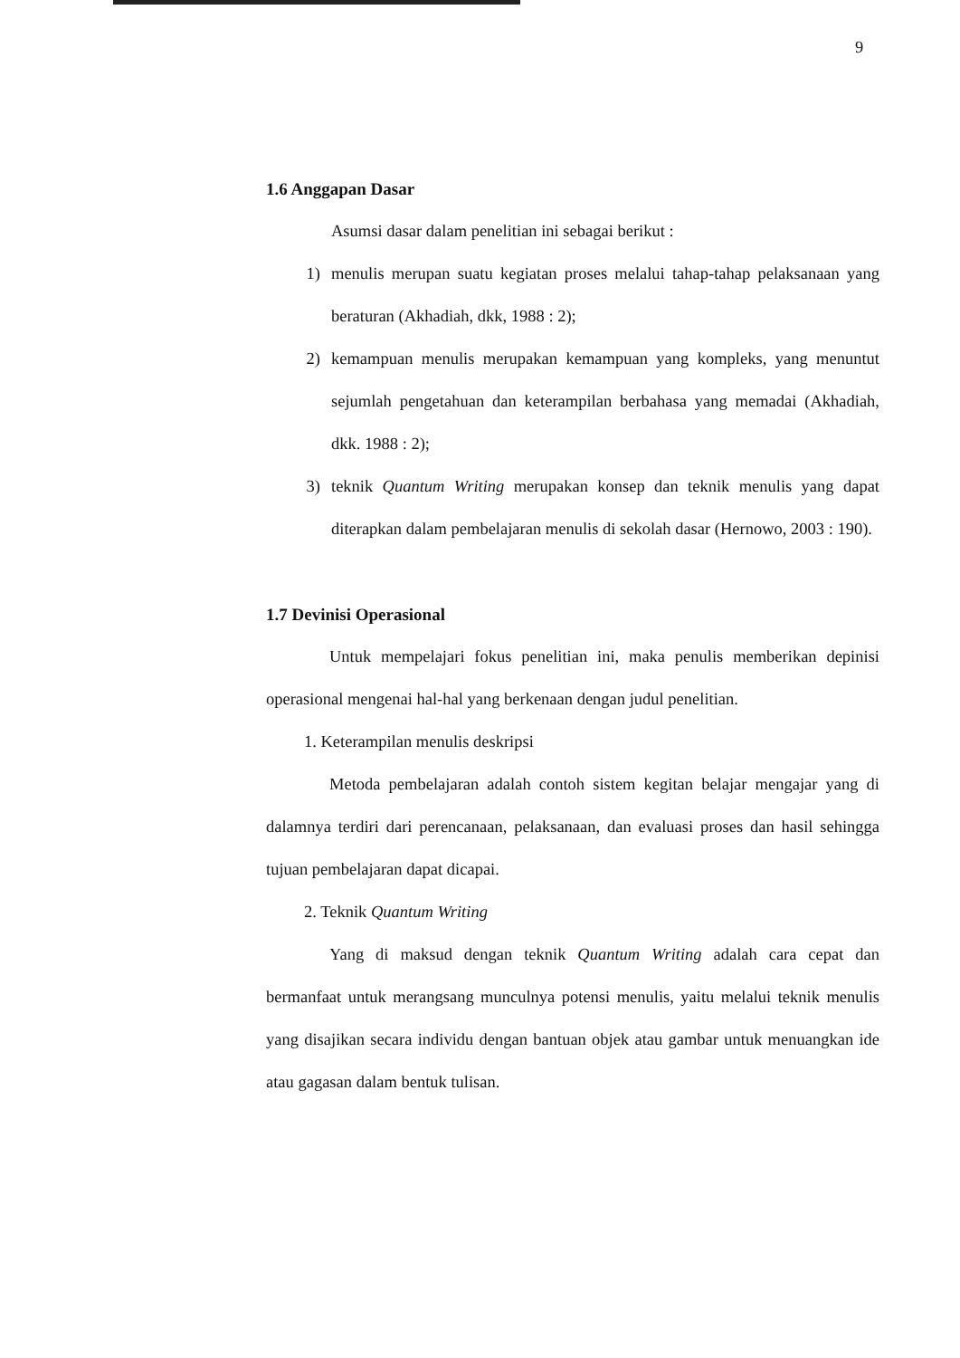9
1.6 Anggapan Dasar
Asumsi dasar dalam penelitian ini sebagai berikut :
1) menulis merupan suatu kegiatan proses melalui tahap-tahap pelaksanaan yang beraturan (Akhadiah, dkk, 1988 : 2);
2) kemampuan menulis merupakan kemampuan yang kompleks, yang menuntut sejumlah pengetahuan dan keterampilan berbahasa yang memadai (Akhadiah, dkk. 1988 : 2);
3) teknik Quantum Writing merupakan konsep dan teknik menulis yang dapat diterapkan dalam pembelajaran menulis di sekolah dasar (Hernowo, 2003 : 190).
1.7 Devinisi Operasional
Untuk mempelajari fokus penelitian ini, maka penulis memberikan depinisi operasional mengenai hal-hal yang berkenaan dengan judul penelitian.
1. Keterampilan menulis deskripsi
Metoda pembelajaran adalah contoh sistem kegitan belajar mengajar yang di dalamnya terdiri dari perencanaan, pelaksanaan, dan evaluasi proses dan hasil sehingga tujuan pembelajaran dapat dicapai.
2. Teknik Quantum Writing
Yang di maksud dengan teknik Quantum Writing adalah cara cepat dan bermanfaat untuk merangsang munculnya potensi menulis, yaitu melalui teknik menulis yang disajikan secara individu dengan bantuan objek atau gambar untuk menuangkan ide atau gagasan dalam bentuk tulisan.